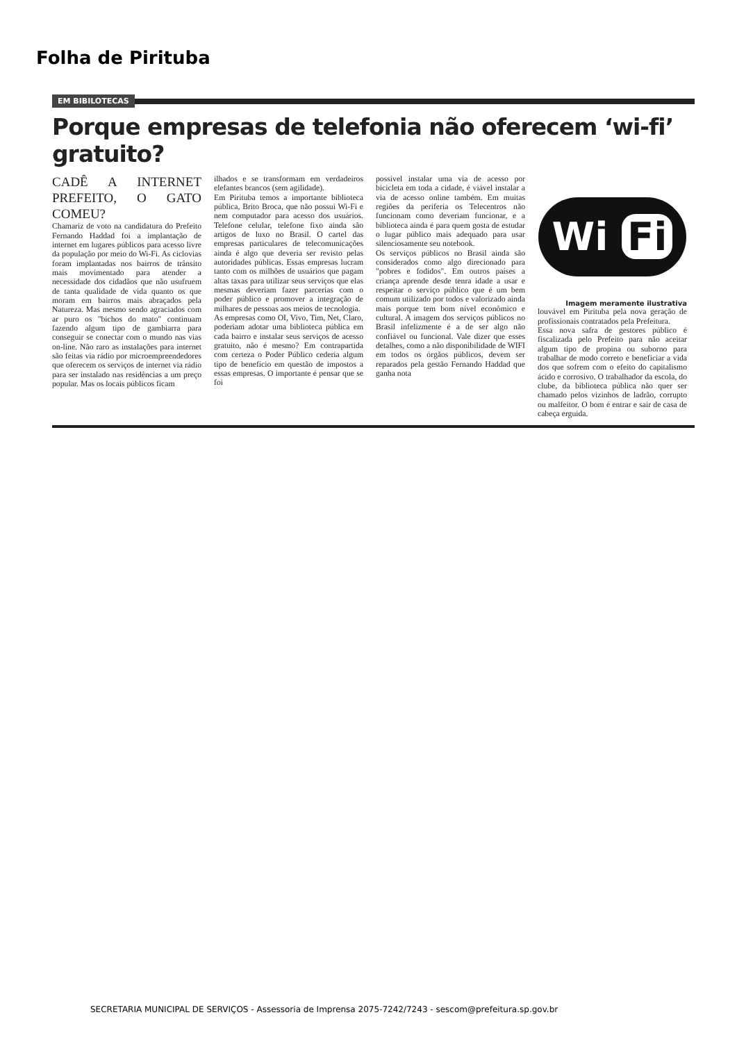Folha de Pirituba
EM BIBILOTECAS
Porque empresas de telefonia não oferecem ‘wi-fi’ gratuito?
CADÊ A INTERNET PREFEITO, O GATO COMEU?
Chamariz de voto na candidatura do Prefeito Fernando Haddad foi a implantação de internet em lugares públicos para acesso livre da população por meio do Wi-Fi. As ciclovias foram implantadas nos bairros de trânsito mais movimentado para atender a necessidade dos cidadãos que não usufruem de tanta qualidade de vida quanto os que moram em bairros mais abraçados pela Natureza. Mas mesmo sendo agraciados com ar puro os "bichos do mato" continuam fazendo algum tipo de gambiarra para conseguir se conectar com o mundo nas vias on-line. Não raro as instalações para internet são feitas via rádio por microempreendedores que oferecem os serviços de internet via rádio para ser instalado nas residências a um preço popular. Mas os locais públicos ficam
ilhados e se transformam em verdadeiros elefantes brancos (sem agilidade).
Em Pirituba temos a importante biblioteca pública, Brito Broca, que não possui Wi-Fi e nem computador para acesso dos usuários. Telefone celular, telefone fixo ainda são artigos de luxo no Brasil. O cartel das empresas particulares de telecomunicações ainda é algo que deveria ser revisto pelas autoridades públicas. Essas empresas lucram tanto com os milhões de usuários que pagam altas taxas para utilizar seus serviços que elas mesmas deveriam fazer parcerias com o poder público e promover a integração de milhares de pessoas aos meios de tecnologia.
As empresas como OI, Vivo, Tim, Net, Claro, poderiam adotar uma biblioteca pública em cada bairro e instalar seus serviços de acesso gratuito, não é mesmo? Em contrapartida com certeza o Poder Público cederia algum tipo de benefício em questão de impostos a essas empresas. O importante é pensar que se foi
possível instalar uma via de acesso por bicicleta em toda a cidade, é viável instalar a via de acesso online também. Em muitas regiões da periferia os Telecentros não funcionam como deveriam funcionar, e a biblioteca ainda é para quem gosta de estudar o lugar público mais adequado para usar silenciosamente seu notebook.
Os serviços públicos no Brasil ainda são considerados como algo direcionado para "pobres e fodidos". Em outros países a criança aprende desde tenra idade a usar e respeitar o serviço público que é um bem comum utilizado por todos e valorizado ainda mais porque tem bom nível econômico e cultural. A imagem dos serviços públicos no Brasil infelizmente é a de ser algo não confiável ou funcional. Vale dizer que esses detalhes, como a não disponibilidade de WIFI em todos os órgãos públicos, devem ser reparados pela gestão Fernando Haddad que ganha nota
Wi Fi
Imagem meramente ilustrativa
louvável em Pirituba pela nova geração de profissionais contratados pela Prefeitura.
Essa nova safra de gestores público é fiscalizada pelo Prefeito para não aceitar algum tipo de propina ou suborno para trabalhar de modo correto e beneficiar a vida dos que sofrem com o efeito do capitalismo ácido e corrosivo. O trabalhador da escola, do clube, da biblioteca pública não quer ser chamado pelos vizinhos de ladrão, corrupto ou malfeitor. O bom é entrar e sair de casa de cabeça erguida.
SECRETARIA MUNICIPAL DE SERVIÇOS - Assessoria de Imprensa 2075-7242/7243 - sescom@prefeitura.sp.gov.br